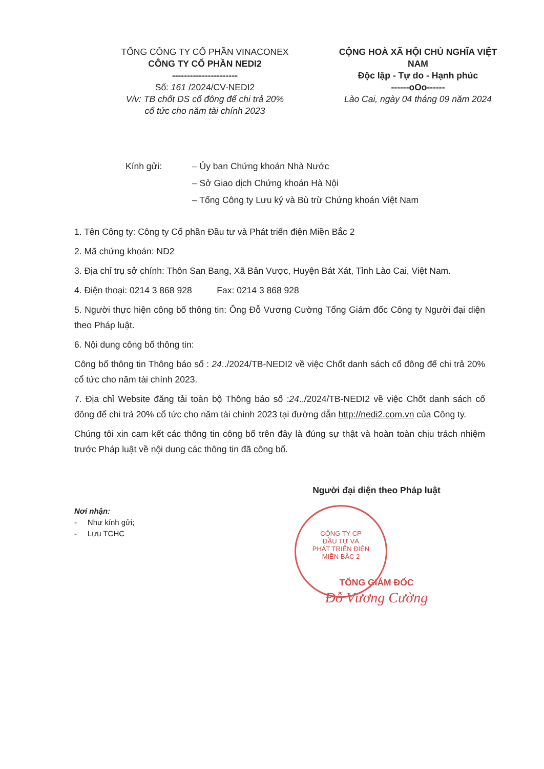TỔNG CÔNG TY CỔ PHẦN VINACONEX
CÔNG TY CỔ PHẦN NEDI2
----------------------
Số: 161 /2024/CV-NEDI2
V/v: TB chốt DS cổ đông để chi trả 20%
cổ tức cho năm tài chính 2023
CỘNG HOÀ XÃ HỘI CHỦ NGHĨA VIỆT NAM
Độc lập - Tự do - Hạnh phúc
------oOo------
Lào Cai, ngày 04 tháng 09 năm 2024
Kính gửi: – Ủy ban Chứng khoán Nhà Nước
– Sở Giao dịch Chứng khoán Hà Nội
– Tổng Công ty Lưu ký và Bù trừ Chứng khoán Việt Nam
1. Tên Công ty: Công ty Cổ phần Đầu tư và Phát triển điện Miền Bắc 2
2. Mã chứng khoán: ND2
3. Địa chỉ trụ sở chính: Thôn San Bang, Xã Bản Vược, Huyện Bát Xát, Tỉnh Lào Cai, Việt Nam.
4. Điện thoại: 0214 3 868 928 Fax: 0214 3 868 928
5. Người thực hiện công bố thông tin: Ông Đỗ Vương Cường Tổng Giám đốc Công ty Người đại diện theo Pháp luật.
6. Nội dung công bố thông tin:
Công bố thông tin Thông báo số : 24../2024/TB-NEDI2 về việc Chốt danh sách cổ đông để chi trả 20% cổ tức cho năm tài chính 2023.
7. Địa chỉ Website đăng tải toàn bộ Thông báo số :24../2024/TB-NEDI2 về việc Chốt danh sách cổ đông để chi trả 20% cổ tức cho năm tài chính 2023 tại đường dẫn http://nedi2.com.vn của Công ty.
Chúng tôi xin cam kết các thông tin công bố trên đây là đúng sự thật và hoàn toàn chịu trách nhiệm trước Pháp luật về nội dung các thông tin đã công bố.
Nơi nhận:
- Như kính gửi;
- Lưu TCHC
Người đại diện theo Pháp luật
TỔNG GIÁM ĐỐC
Đỗ Vương Cường
CÔNG TY CP
ĐẦU TƯ VÀ
PHÁT TRIỂN ĐIỆN
MIỀN BẮC 2